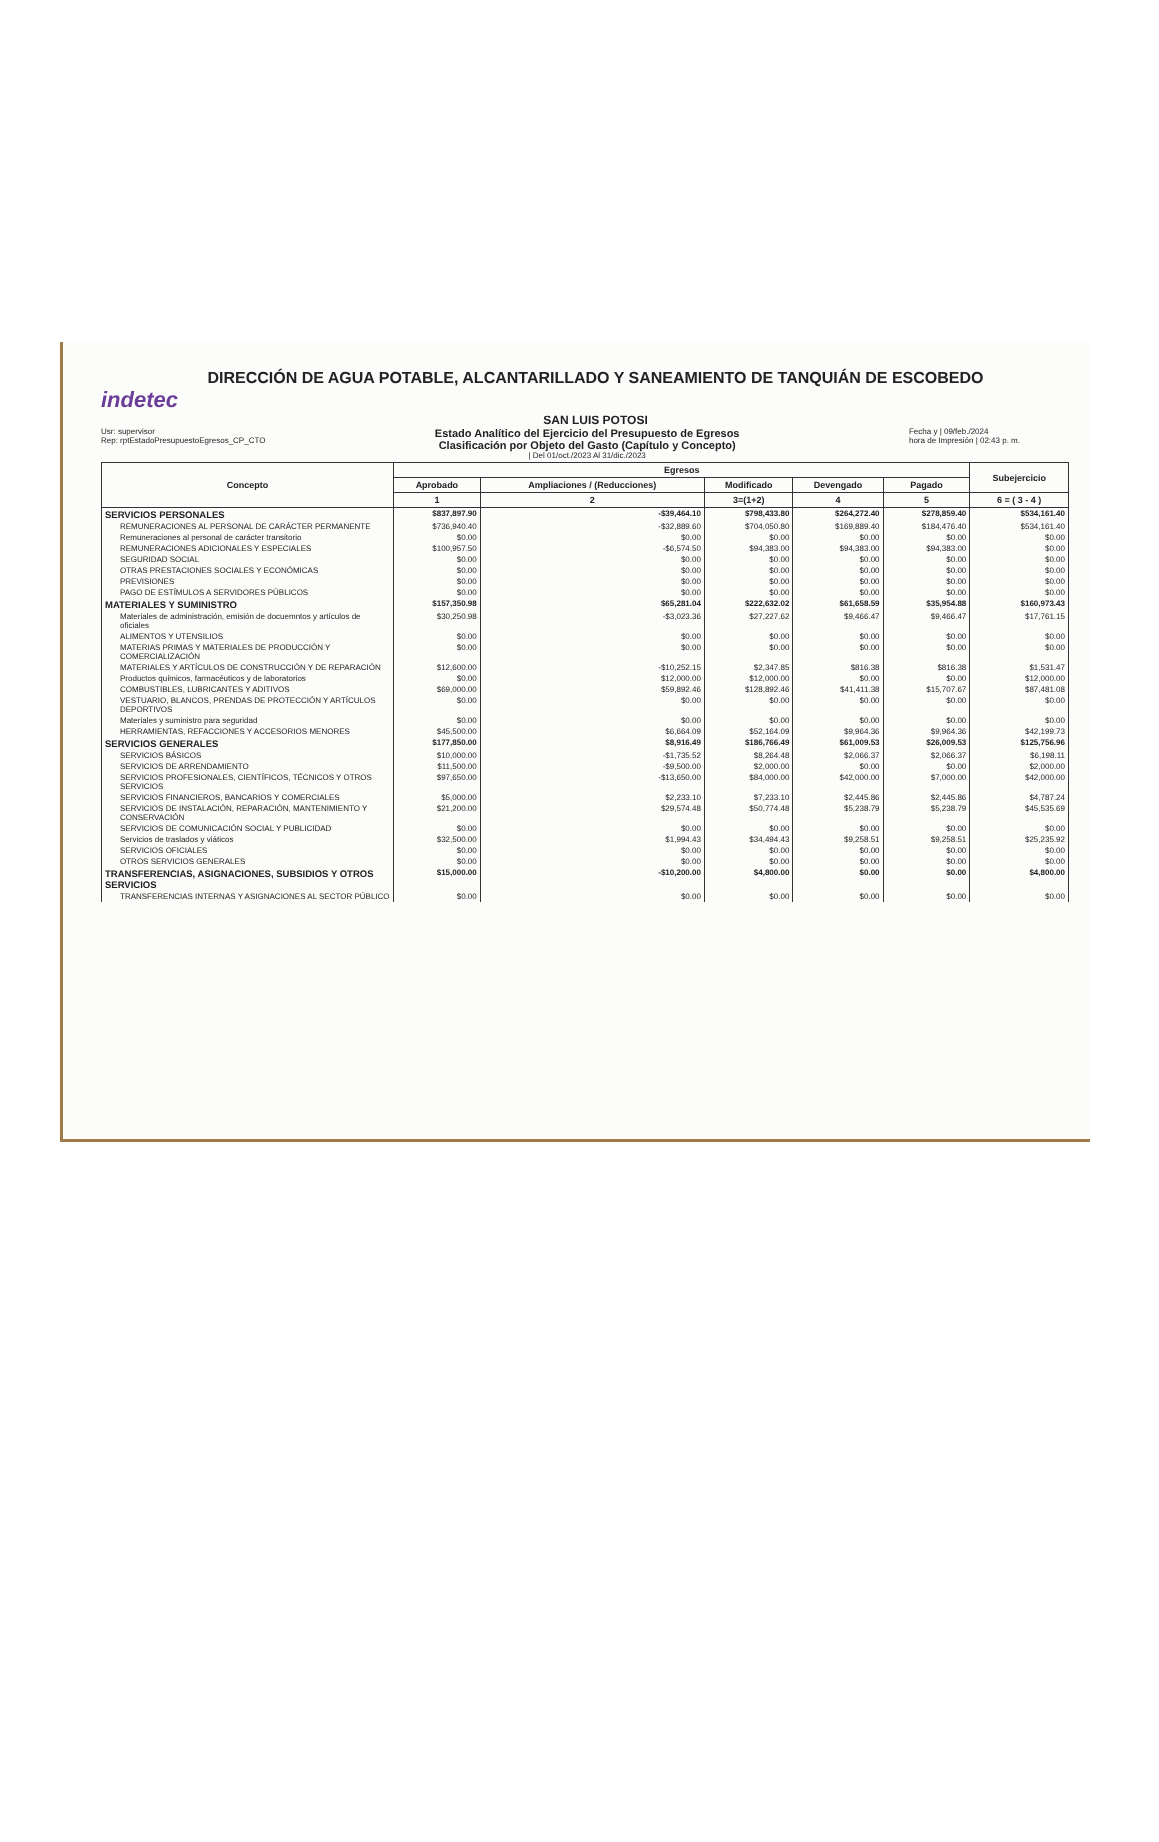DIRECCIÓN DE AGUA POTABLE, ALCANTARILLADO Y SANEAMIENTO DE TANQUIÁN DE ESCOBEDO
indetec
SAN LUIS POTOSI
Usr: supervisor
Rep: rptEstadoPresupuestoEgresos_CP_CTO
Estado Analítico del Ejercicio del Presupuesto de Egresos
Clasificación por Objeto del Gasto (Capítulo y Concepto)
| Del 01/oct./2023 Al 31/dic./2023
Fecha y | 09/feb./2024
hora de Impresión | 02:43 p. m.
| Concepto | Egresos | | | | | Subejercicio |
| --- | --- | --- | --- | --- | --- | --- |
| | Aprobado | Ampliaciones / (Reducciones) | Modificado | Devengado | Pagado | |
| | 1 | 2 | 3=(1+2) | 4 | 5 | 6 = ( 3 - 4 ) |
| SERVICIOS PERSONALES | $837,897.90 | -$39,464.10 | $798,433.80 | $264,272.40 | $278,859.40 | $534,161.40 |
| REMUNERACIONES AL PERSONAL DE CARÁCTER PERMANENTE | $736,940.40 | -$32,889.60 | $704,050.80 | $169,889.40 | $184,476.40 | $534,161.40 |
| Remuneraciones al personal de carácter transitorio | $0.00 | $0.00 | $0.00 | $0.00 | $0.00 | $0.00 |
| REMUNERACIONES ADICIONALES Y ESPECIALES | $100,957.50 | -$6,574.50 | $94,383.00 | $94,383.00 | $94,383.00 | $0.00 |
| SEGURIDAD SOCIAL | $0.00 | $0.00 | $0.00 | $0.00 | $0.00 | $0.00 |
| OTRAS PRESTACIONES SOCIALES Y ECONÓMICAS | $0.00 | $0.00 | $0.00 | $0.00 | $0.00 | $0.00 |
| PREVISIONES | $0.00 | $0.00 | $0.00 | $0.00 | $0.00 | $0.00 |
| PAGO DE ESTÍMULOS A SERVIDORES PÚBLICOS | $0.00 | $0.00 | $0.00 | $0.00 | $0.00 | $0.00 |
| MATERIALES Y SUMINISTRO | $157,350.98 | $65,281.04 | $222,632.02 | $61,658.59 | $35,954.88 | $160,973.43 |
| Materiales de administración, emisión de docuemntos y artículos de oficiales | $30,250.98 | -$3,023.36 | $27,227.62 | $9,466.47 | $9,466.47 | $17,761.15 |
| ALIMENTOS Y UTENSILIOS | $0.00 | $0.00 | $0.00 | $0.00 | $0.00 | $0.00 |
| MATERIAS PRIMAS Y MATERIALES DE PRODUCCIÓN Y COMERCIALIZACIÓN | $0.00 | $0.00 | $0.00 | $0.00 | $0.00 | $0.00 |
| MATERIALES Y ARTÍCULOS DE CONSTRUCCIÓN Y DE REPARACIÓN | $12,600.00 | -$10,252.15 | $2,347.85 | $816.38 | $816.38 | $1,531.47 |
| Productos químicos, farmacéuticos y de laboratorios | $0.00 | $12,000.00 | $12,000.00 | $0.00 | $0.00 | $12,000.00 |
| COMBUSTIBLES, LUBRICANTES Y ADITIVOS | $69,000.00 | $59,892.46 | $128,892.46 | $41,411.38 | $15,707.67 | $87,481.08 |
| VESTUARIO, BLANCOS, PRENDAS DE PROTECCIÓN Y ARTÍCULOS DEPORTIVOS | $0.00 | $0.00 | $0.00 | $0.00 | $0.00 | $0.00 |
| Materiales y suministro para seguridad | $0.00 | $0.00 | $0.00 | $0.00 | $0.00 | $0.00 |
| HERRAMIENTAS, REFACCIONES Y ACCESORIOS MENORES | $45,500.00 | $6,664.09 | $52,164.09 | $9,964.36 | $9,964.36 | $42,199.73 |
| SERVICIOS GENERALES | $177,850.00 | $8,916.49 | $186,766.49 | $61,009.53 | $26,009.53 | $125,756.96 |
| SERVICIOS BÁSICOS | $10,000.00 | -$1,735.52 | $8,264.48 | $2,066.37 | $2,066.37 | $6,198.11 |
| SERVICIOS DE ARRENDAMIENTO | $11,500.00 | -$9,500.00 | $2,000.00 | $0.00 | $0.00 | $2,000.00 |
| SERVICIOS PROFESIONALES, CIENTÍFICOS, TÉCNICOS Y OTROS SERVICIOS | $97,650.00 | -$13,650.00 | $84,000.00 | $42,000.00 | $7,000.00 | $42,000.00 |
| SERVICIOS FINANCIEROS, BANCARIOS Y COMERCIALES | $5,000.00 | $2,233.10 | $7,233.10 | $2,445.86 | $2,445.86 | $4,787.24 |
| SERVICIOS DE INSTALACIÓN, REPARACIÓN, MANTENIMIENTO Y CONSERVACIÓN | $21,200.00 | $29,574.48 | $50,774.48 | $5,238.79 | $5,238.79 | $45,535.69 |
| SERVICIOS DE COMUNICACIÓN SOCIAL Y PUBLICIDAD | $0.00 | $0.00 | $0.00 | $0.00 | $0.00 | $0.00 |
| Servicios de traslados y viáticos | $32,500.00 | $1,994.43 | $34,494.43 | $9,258.51 | $9,258.51 | $25,235.92 |
| SERVICIOS OFICIALES | $0.00 | $0.00 | $0.00 | $0.00 | $0.00 | $0.00 |
| OTROS SERVICIOS GENERALES | $0.00 | $0.00 | $0.00 | $0.00 | $0.00 | $0.00 |
| TRANSFERENCIAS, ASIGNACIONES, SUBSIDIOS Y OTROS SERVICIOS | $15,000.00 | -$10,200.00 | $4,800.00 | $0.00 | $0.00 | $4,800.00 |
| TRANSFERENCIAS INTERNAS Y ASIGNACIONES AL SECTOR PÚBLICO | $0.00 | $0.00 | $0.00 | $0.00 | $0.00 | $0.00 |